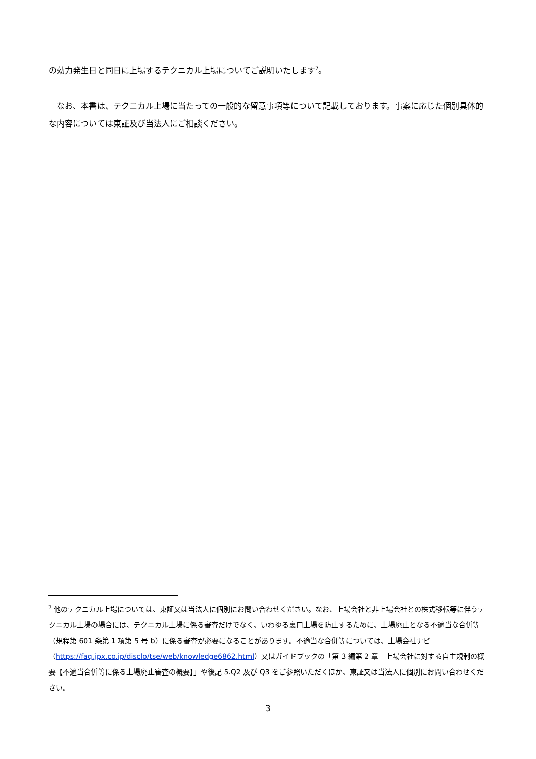の効力発生日と同日に上場するテクニカル上場についてご説明いたします<sup>7</sup>。
　なお、本書は、テクニカル上場に当たっての一般的な留意事項等について記載しております。事案に応じた個別具体的な内容については東証及び当法人にご相談ください。
<sup>7</sup> 他のテクニカル上場については、東証又は当法人に個別にお問い合わせください。なお、上場会社と非上場会社との株式移転等に伴うテクニカル上場の場合には、テクニカル上場に係る審査だけでなく、いわゆる裏口上場を防止するために、上場廃止となる不適当な合併等（規程第 601 条第 1 項第 5 号 b）に係る審査が必要になることがあります。不適当な合併等については、上場会社ナビ（https://faq.jpx.co.jp/disclo/tse/web/knowledge6862.html）又はガイドブックの「第 3 編第 2 章　上場会社に対する自主規制の概要【不適当合併等に係る上場廃止審査の概要】」や後記 5.Q2 及び Q3 をご参照いただくほか、東証又は当法人に個別にお問い合わせください。
3